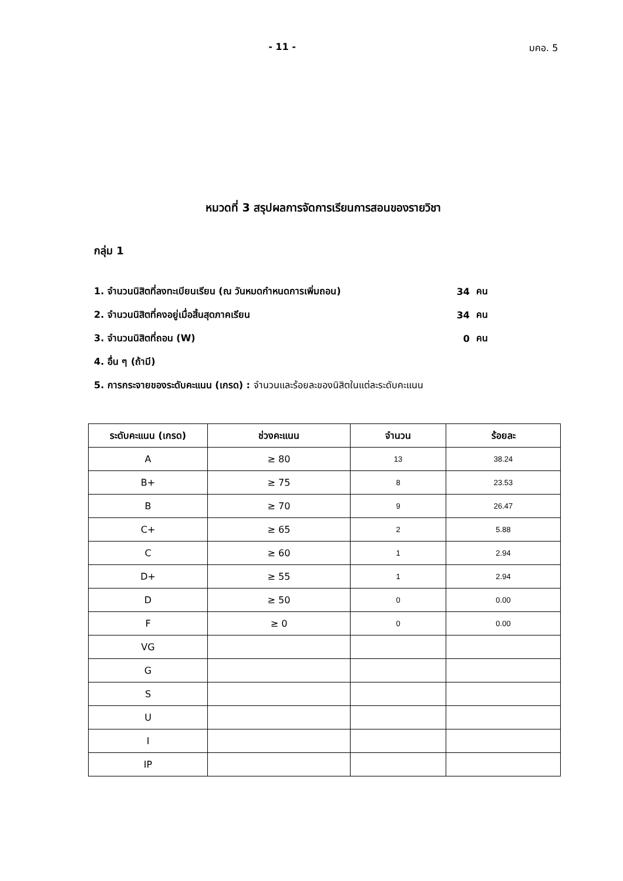- 11 - มคอ. 5
หมวดที่ 3 สรุปผลการจัดการเรียนการสอนของรายวิชา
กลุ่ม 1
1. จำนวนนิสิตที่ลงทะเบียนเรียน (ณ วันหมดกำหนดการเพิ่มถอน) 34 คน
2. จำนวนนิสิตที่คงอยู่เมื่อสิ้นสุดภาคเรียน 34 คน
3. จำนวนนิสิตที่ถอน (W) 0 คน
4. อื่น ๆ (ถ้ามี)
5. การกระจายของระดับคะแนน (เกรด) : จำนวนและร้อยละของนิสิตในแต่ละระดับคะแนน
| ระดับคะแนน (เกรด) | ช่วงคะแนน | จำนวน | ร้อยละ |
| --- | --- | --- | --- |
| A | ≥ 80 | 13 | 38.24 |
| B+ | ≥ 75 | 8 | 23.53 |
| B | ≥ 70 | 9 | 26.47 |
| C+ | ≥ 65 | 2 | 5.88 |
| C | ≥ 60 | 1 | 2.94 |
| D+ | ≥ 55 | 1 | 2.94 |
| D | ≥ 50 | 0 | 0.00 |
| F | ≥ 0 | 0 | 0.00 |
| VG | | | |
| G | | | |
| S | | | |
| U | | | |
| I | | | |
| IP | | | |